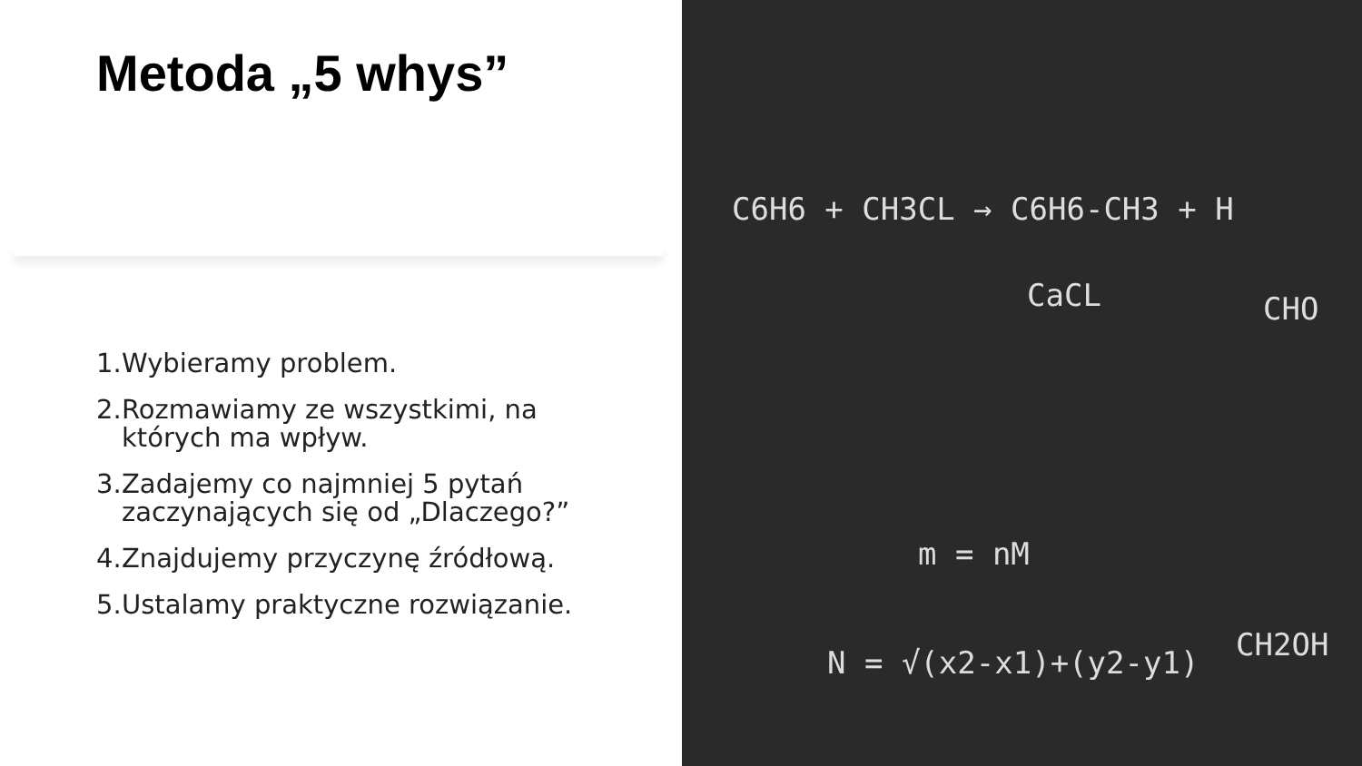Metoda „5 whys”
1. Wybieramy problem.
2. Rozmawiamy ze wszystkimi, na których ma wpływ.
3. Zadajemy co najmniej 5 pytań zaczynających się od „Dlaczego?”
4. Znajdujemy przyczynę źródłową.
5. Ustalamy praktyczne rozwiązanie.
C6H6 + CH3CL → C6H6-CH3 + H
CaCL
m = nM
N = √(x2-x1)+(y2-y1)
CHO
CH2OH